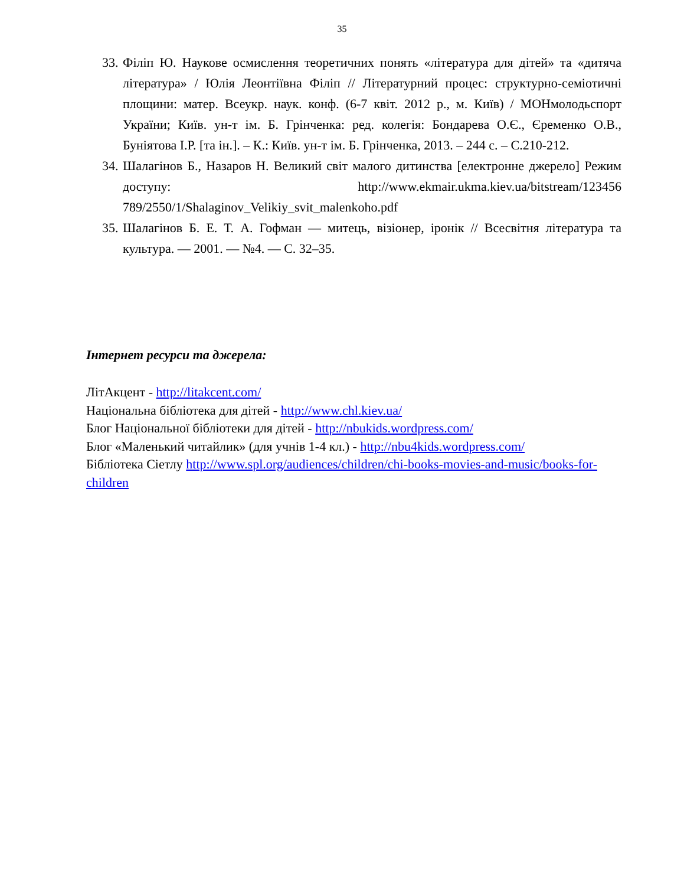35
33. Філіп Ю. Наукове осмислення теоретичних понять «література для дітей» та «дитяча література» / Юлія Леонтіївна Філіп // Літературний процес: структурно-семіотичні площини: матер. Всеукр. наук. конф. (6-7 квіт. 2012 р., м. Київ) / МОНмолодьспорт України; Київ. ун-т ім. Б. Грінченка: ред. колегія: Бондарева О.Є., Єременко О.В., Буніятова І.Р. [та ін.]. – К.: Київ. ун-т ім. Б. Грінченка, 2013. – 244 с. – С.210-212.
34. Шалагінов Б., Назаров Н. Великий світ малого дитинства [електронне джерело] Режим доступу: http://www.ekmair.ukma.kiev.ua/bitstream/123456 789/2550/1/Shalaginov_Velikiy_svit_malenkoho.pdf
35. Шалагінов Б. Е. Т. А. Гофман — митець, візіонер, іронік // Всесвітня література та культура. — 2001. — №4. — С. 32–35.
Інтернет ресурси та джерела:
ЛітАкцент - http://litakcent.com/
Національна бібліотека для дітей - http://www.chl.kiev.ua/
Блог Національної бібліотеки для дітей - http://nbukids.wordpress.com/
Блог «Маленький читайлик» (для учнів 1-4 кл.) - http://nbu4kids.wordpress.com/
Бібліотека Сіетлу http://www.spl.org/audiences/children/chi-books-movies-and-music/books-for-children